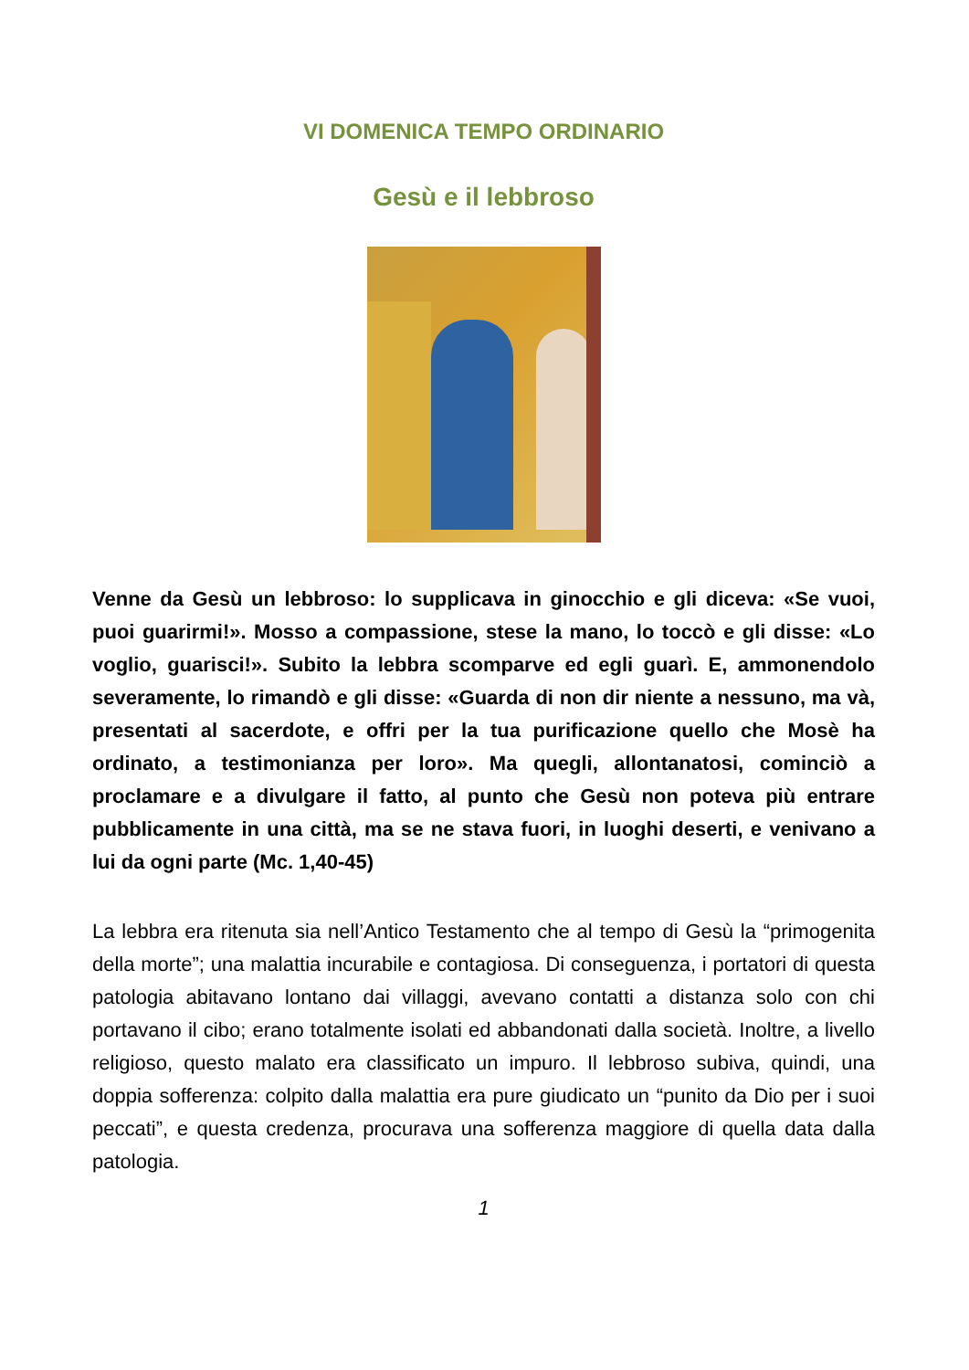VI DOMENICA TEMPO ORDINARIO
Gesù e il lebbroso
Venne da Gesù un lebbroso: lo supplicava in ginocchio e gli diceva: «Se vuoi, puoi guarirmi!». Mosso a compassione, stese la mano, lo toccò e gli disse: «Lo voglio, guarisci!». Subito la lebbra scomparve ed egli guarì. E, ammonendolo severamente, lo rimandò e gli disse: «Guarda di non dir niente a nessuno, ma và, presentati al sacerdote, e offri per la tua purificazione quello che Mosè ha ordinato, a testimonianza per loro». Ma quegli, allontanatosi, cominciò a proclamare e a divulgare il fatto, al punto che Gesù non poteva più entrare pubblicamente in una città, ma se ne stava fuori, in luoghi deserti, e venivano a lui da ogni parte (Mc. 1,40-45)
La lebbra era ritenuta sia nell’Antico Testamento che al tempo di Gesù la “primogenita della morte”; una malattia incurabile e contagiosa. Di conseguenza, i portatori di questa patologia abitavano lontano dai villaggi, avevano contatti a distanza solo con chi portavano il cibo; erano totalmente isolati ed abbandonati dalla società. Inoltre, a livello religioso, questo malato era classificato un impuro. Il lebbroso subiva, quindi, una doppia sofferenza: colpito dalla malattia era pure giudicato un “punito da Dio per i suoi peccati”, e questa credenza, procurava una sofferenza maggiore di quella data dalla patologia.
1